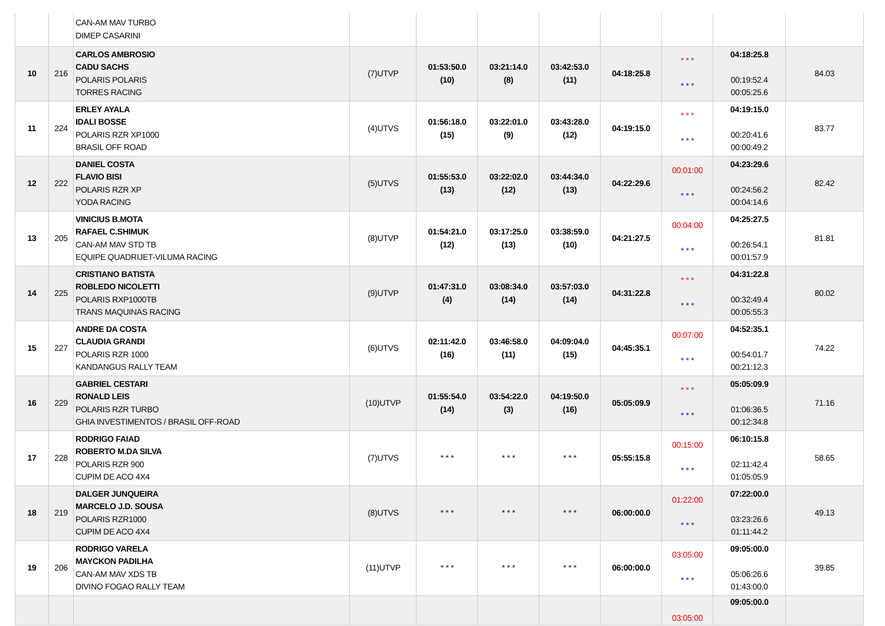| | | CAN-AM MAV TURBO DIMEP CASARINI | | | | | | | | |
| 10 | 216 | CARLOS AMBROSIO CADU SACHS POLARIS POLARIS TORRES RACING | (7)UTVP | 01:53:50.0 (10) | 03:21:14.0 (8) | 03:42:53.0 (11) | 04:18:25.8 | * * * * * * | 04:18:25.8 00:19:52.4 00:05:25.6 | 84.03 |
| 11 | 224 | ERLEY AYALA IDALI BOSSE POLARIS RZR XP1000 BRASIL OFF ROAD | (4)UTVS | 01:56:18.0 (15) | 03:22:01.0 (9) | 03:43:28.0 (12) | 04:19:15.0 | * * * * * * | 04:19:15.0 00:20:41.6 00:00:49.2 | 83.77 |
| 12 | 222 | DANIEL COSTA FLAVIO BISI POLARIS RZR XP YODA RACING | (5)UTVS | 01:55:53.0 (13) | 03:22:02.0 (12) | 03:44:34.0 (13) | 04:22:29.6 | 00:01:00 * * * | 04:23:29.6 00:24:56.2 00:04:14.6 | 82.42 |
| 13 | 205 | VINICIUS B.MOTA RAFAEL C.SHIMUK CAN-AM MAV STD TB EQUIPE QUADRIJET-VILUMA RACING | (8)UTVP | 01:54:21.0 (12) | 03:17:25.0 (13) | 03:38:59.0 (10) | 04:21:27.5 | 00:04:00 * * * | 04:25:27.5 00:26:54.1 00:01:57.9 | 81.81 |
| 14 | 225 | CRISTIANO BATISTA ROBLEDO NICOLETTI POLARIS RXP1000TB TRANS MAQUINAS RACING | (9)UTVP | 01:47:31.0 (4) | 03:08:34.0 (14) | 03:57:03.0 (14) | 04:31:22.8 | * * * * * * | 04:31:22.8 00:32:49.4 00:05:55.3 | 80.02 |
| 15 | 227 | ANDRE DA COSTA CLAUDIA GRANDI POLARIS RZR 1000 KANDANGUS RALLY TEAM | (6)UTVS | 02:11:42.0 (16) | 03:46:58.0 (11) | 04:09:04.0 (15) | 04:45:35.1 | 00:07:00 * * * | 04:52:35.1 00:54:01.7 00:21:12.3 | 74.22 |
| 16 | 229 | GABRIEL CESTARI RONALD LEIS POLARIS RZR TURBO GHIA INVESTIMENTOS / BRASIL OFF-ROAD | (10)UTVP | 01:55:54.0 (14) | 03:54:22.0 (3) | 04:19:50.0 (16) | 05:05:09.9 | * * * * * * | 05:05:09.9 01:06:36.5 00:12:34.8 | 71.16 |
| 17 | 228 | RODRIGO FAIAD ROBERTO M.DA SILVA POLARIS RZR 900 CUPIM DE ACO 4X4 | (7)UTVS | * * * | * * * | * * * | 05:55:15.8 | 00:15:00 * * * | 06:10:15.8 02:11:42.4 01:05:05.9 | 58.65 |
| 18 | 219 | DALGER JUNQUEIRA MARCELO J.D. SOUSA POLARIS RZR1000 CUPIM DE ACO 4X4 | (8)UTVS | * * * | * * * | * * * | 06:00:00.0 | 01:22:00 * * * | 07:22:00.0 03:23:26.6 01:11:44.2 | 49.13 |
| 19 | 206 | RODRIGO VARELA MAYCKON PADILHA CAN-AM MAV XDS TB DIVINO FOGAO RALLY TEAM | (11)UTVP | * * * | * * * | * * * | 06:00:00.0 | 03:05:00 * * * | 09:05:00.0 05:06:26.6 01:43:00.0 | 39.85 |
| | | | | | | | | 03:05:00 | 09:05:00.0 | |